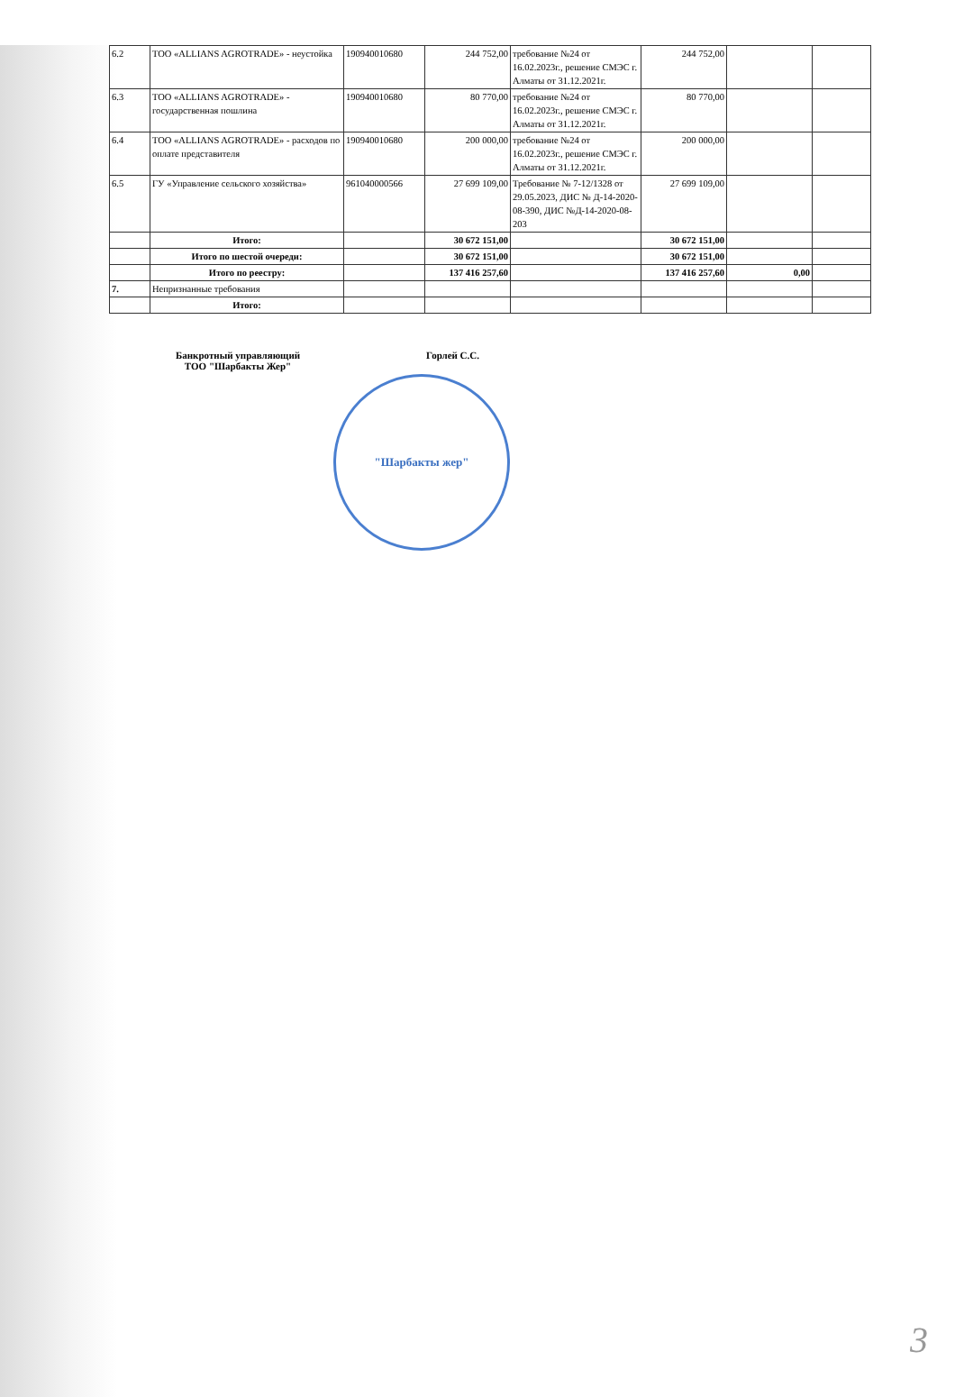| 6.2 | ТОО «ALLIANS AGROTRADE» - неустойка | 190940010680 | 244 752,00 | требование №24 от 16.02.2023г., решение СМЭС г. Алматы от 31.12.2021г. | 244 752,00 | | |
| 6.3 | ТОО «ALLIANS AGROTRADE» - государственная пошлина | 190940010680 | 80 770,00 | требование №24 от 16.02.2023г., решение СМЭС г. Алматы от 31.12.2021г. | 80 770,00 | | |
| 6.4 | ТОО «ALLIANS AGROTRADE» - расходов по оплате представителя | 190940010680 | 200 000,00 | требование №24 от 16.02.2023г., решение СМЭС г. Алматы от 31.12.2021г. | 200 000,00 | | |
| 6.5 | ГУ «Управление сельского хозяйства» | 961040000566 | 27 699 109,00 | Требование № 7-12/1328 от 29.05.2023, ДИС № Д-14-2020-08-390, ДИС №Д-14-2020-08-203 | 27 699 109,00 | | |
| | Итого: | | 30 672 151,00 | | 30 672 151,00 | | |
| | Итого по шестой очереди: | | 30 672 151,00 | | 30 672 151,00 | | |
| | Итого по реестру: | | 137 416 257,60 | | 137 416 257,60 | 0,00 | |
| 7. | Непризнанные требования | | | | | | |
| | Итого: | | | | | | |
Банкротный управляющий
ТОО "Шарбакты Жер"
Горлей С.С.
"Шарбакты жер"
3